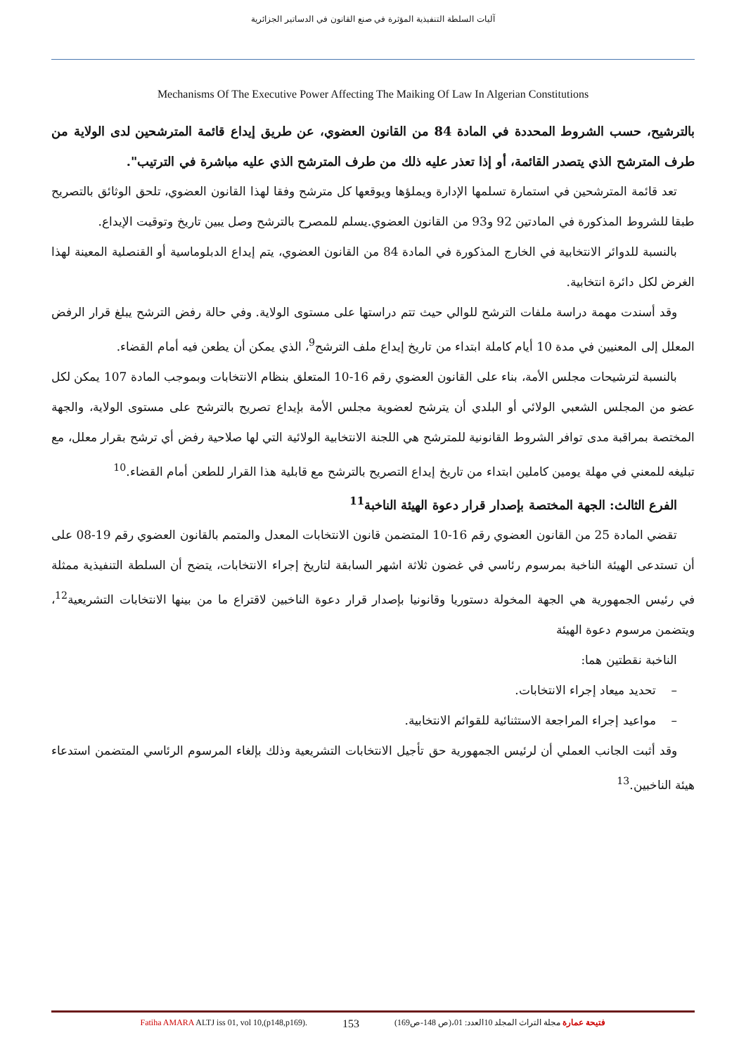آليات السلطة التنفيذية المؤثرة في صنع القانون في الدساتير الجزائرية
Mechanisms Of The Executive Power Affecting The Maiking Of Law In Algerian Constitutions
بالترشيح، حسب الشروط المحددة في المادة 84 من القانون العضوي، عن طريق إيداع قائمة المترشحين لدى الولاية من طرف المترشح الذي يتصدر القائمة، أو إذا تعذر عليه ذلك من طرف المترشح الذي عليه مباشرة في الترتيب".
تعد قائمة المترشحين في استمارة تسلمها الإدارة ويملؤها ويوقعها كل مترشح وفقا لهذا القانون العضوي، تلحق الوثائق بالتصريح طبقا للشروط المذكورة في المادتين 92 و93 من القانون العضوي.يسلم للمصرح بالترشح وصل يبين تاريخ وتوقيت الإيداع.
بالنسبة للدوائر الانتخابية في الخارج المذكورة في المادة 84 من القانون العضوي، يتم إيداع الدبلوماسية أو القنصلية المعينة لهذا الغرض لكل دائرة انتخابية.
وقد أسندت مهمة دراسة ملفات الترشح للوالي حيث تتم دراستها على مستوى الولاية. وفي حالة رفض الترشح يبلغ قرار الرفض المعلل إلى المعنيين في مدة 10 أيام كاملة ابتداء من تاريخ إيداع ملف الترشح<sup>9</sup>، الذي يمكن أن يطعن فيه أمام القضاء.
بالنسبة لترشيحات مجلس الأمة، بناء على القانون العضوي رقم 16-10 المتعلق بنظام الانتخابات وبموجب المادة 107 يمكن لكل عضو من المجلس الشعبي الولائي أو البلدي أن يترشح لعضوية مجلس الأمة بإيداع تصريح بالترشح على مستوى الولاية، والجهة المختصة بمراقبة مدى توافر الشروط القانونية للمترشح هي اللجنة الانتخابية الولائية التي لها صلاحية رفض أي ترشح بقرار معلل، مع تبليغه للمعني في مهلة يومين كاملين ابتداء من تاريخ إيداع التصريح بالترشح مع قابلية هذا القرار للطعن أمام القضاء.<sup>10</sup>
الفرع الثالث: الجهة المختصة بإصدار قرار دعوة الهيئة الناخبة<sup>11</sup>
تقضي المادة 25 من القانون العضوي رقم 16-10 المتضمن قانون الانتخابات المعدل والمتمم بالقانون العضوي رقم 19-08 على أن تستدعى الهيئة الناخبة بمرسوم رئاسي في غضون ثلاثة اشهر السابقة لتاريخ إجراء الانتخابات، يتضح أن السلطة التنفيذية ممثلة في رئيس الجمهورية هي الجهة المخولة دستوريا وقانونيا بإصدار قرار دعوة الناخبين لاقتراع ما من بينها الانتخابات التشريعية<sup>12</sup>، ويتضمن مرسوم دعوة الهيئة
الناخبة نقطتين هما:
– تحديد ميعاد إجراء الانتخابات.
– مواعيد إجراء المراجعة الاستثنائية للقوائم الانتخابية.
وقد أثبت الجانب العملي أن لرئيس الجمهورية حق تأجيل الانتخابات التشريعية وذلك بإلغاء المرسوم الرئاسي المتضمن استدعاء هيئة الناخبين.<sup>13</sup>
Fatiha AMARA ALTJ iss 01, vol 10,(p148,p169). 153 فتيحة عمارة مجلة التراث المجلد 10العدد: 01،(ص 148-ص169)